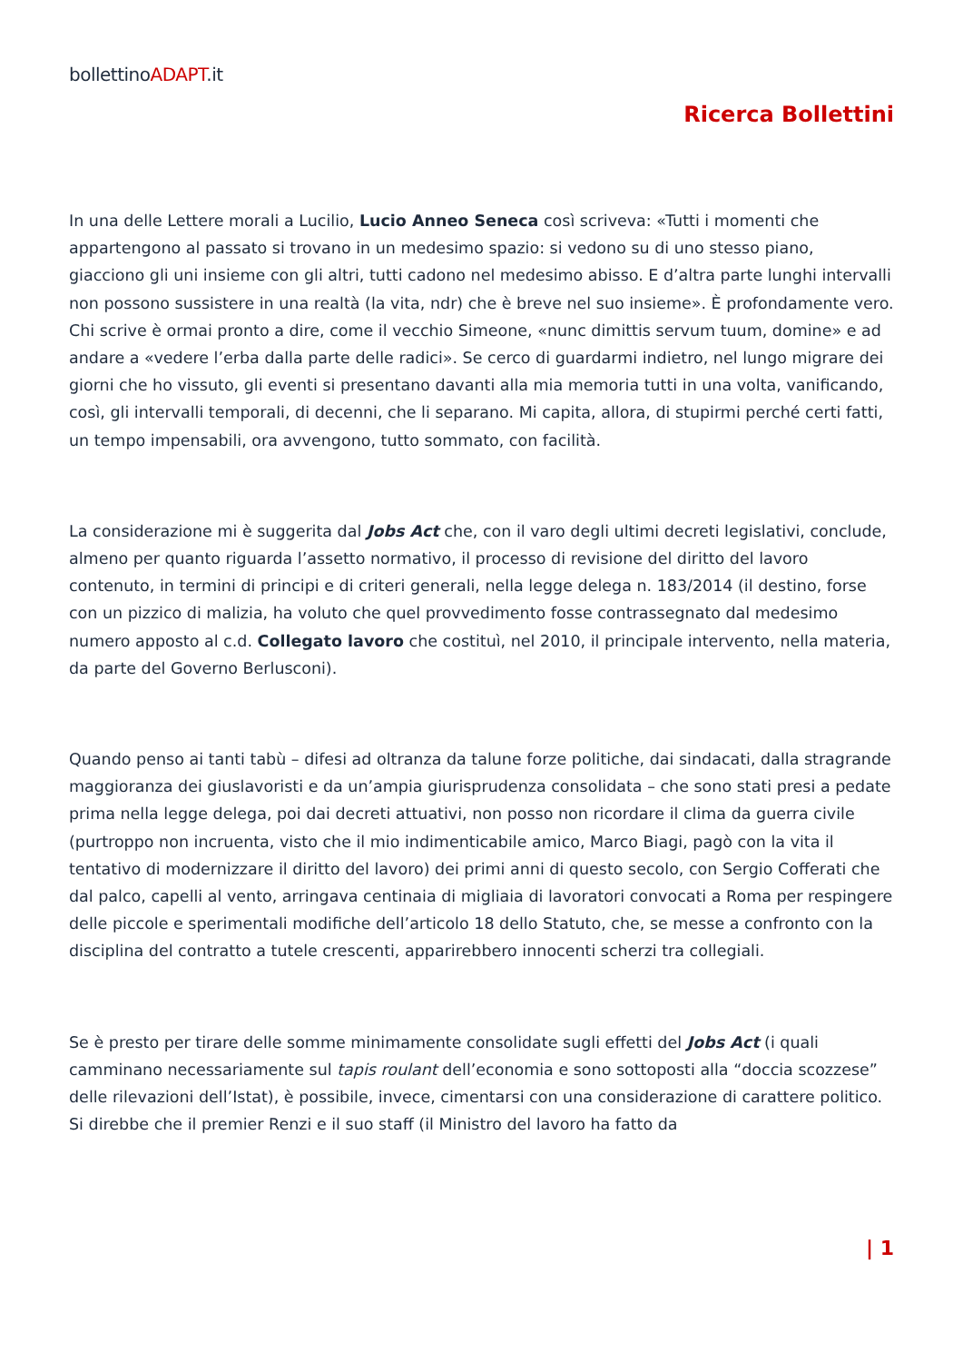bollettinoADAPT.it
Ricerca Bollettini
In una delle Lettere morali a Lucilio, Lucio Anneo Seneca così scriveva: «Tutti i momenti che appartengono al passato si trovano in un medesimo spazio: si vedono su di uno stesso piano, giacciono gli uni insieme con gli altri, tutti cadono nel medesimo abisso. E d’altra parte lunghi intervalli non possono sussistere in una realtà (la vita, ndr) che è breve nel suo insieme». È profondamente vero. Chi scrive è ormai pronto a dire, come il vecchio Simeone, «nunc dimittis servum tuum, domine» e ad andare a «vedere l’erba dalla parte delle radici». Se cerco di guardarmi indietro, nel lungo migrare dei giorni che ho vissuto, gli eventi si presentano davanti alla mia memoria tutti in una volta, vanificando, così, gli intervalli temporali, di decenni, che li separano. Mi capita, allora, di stupirmi perché certi fatti, un tempo impensabili, ora avvengono, tutto sommato, con facilità.
La considerazione mi è suggerita dal Jobs Act che, con il varo degli ultimi decreti legislativi, conclude, almeno per quanto riguarda l’assetto normativo, il processo di revisione del diritto del lavoro contenuto, in termini di principi e di criteri generali, nella legge delega n. 183/2014 (il destino, forse con un pizzico di malizia, ha voluto che quel provvedimento fosse contrassegnato dal medesimo numero apposto al c.d. Collegato lavoro che costituì, nel 2010, il principale intervento, nella materia, da parte del Governo Berlusconi).
Quando penso ai tanti tabù – difesi ad oltranza da talune forze politiche, dai sindacati, dalla stragrande maggioranza dei giuslavoristi e da un’ampia giurisprudenza consolidata – che sono stati presi a pedate prima nella legge delega, poi dai decreti attuativi, non posso non ricordare il clima da guerra civile (purtroppo non incruenta, visto che il mio indimenticabile amico, Marco Biagi, pagò con la vita il tentativo di modernizzare il diritto del lavoro) dei primi anni di questo secolo, con Sergio Cofferati che dal palco, capelli al vento, arringava centinaia di migliaia di lavoratori convocati a Roma per respingere delle piccole e sperimentali modifiche dell’articolo 18 dello Statuto, che, se messe a confronto con la disciplina del contratto a tutele crescenti, apparirebbero innocenti scherzi tra collegiali.
Se è presto per tirare delle somme minimamente consolidate sugli effetti del Jobs Act (i quali camminano necessariamente sul tapis roulant dell’economia e sono sottoposti alla “doccia scozzese” delle rilevazioni dell’Istat), è possibile, invece, cimentarsi con una considerazione di carattere politico. Si direbbe che il premier Renzi e il suo staff (il Ministro del lavoro ha fatto da
| 1